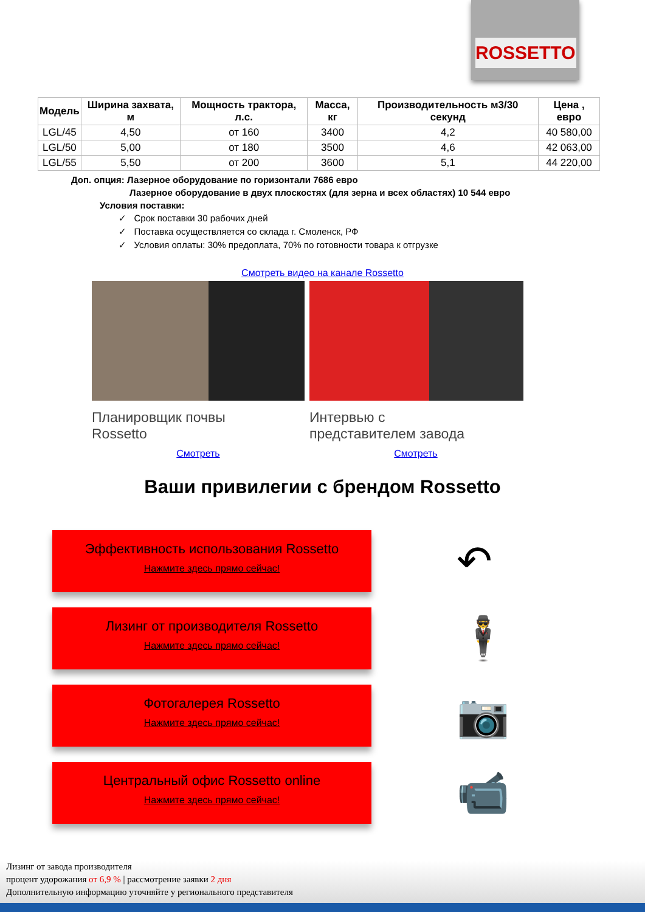ROSSETTO
| Модель | Ширина захвата, м | Мощность трактора, л.с. | Масса, кг | Производительность м3/30 секунд | Цена , евро |
| --- | --- | --- | --- | --- | --- |
| LGL/45 | 4,50 | от 160 | 3400 | 4,2 | 40 580,00 |
| LGL/50 | 5,00 | от 180 | 3500 | 4,6 | 42 063,00 |
| LGL/55 | 5,50 | от 200 | 3600 | 5,1 | 44 220,00 |
Доп. опция: Лазерное оборудование по горизонтали 7686 евро
Лазерное оборудование в двух плоскостях (для зерна и всех областях) 10 544 евро
Условия поставки:
✓ Срок поставки 30 рабочих дней
✓ Поставка осуществляется со склада г. Смоленск, РФ
✓ Условия оплаты: 30% предоплата, 70% по готовности товара к отгрузке
Смотреть видео на канале Rossetto
Планировщик почвы
Rossetto
Смотреть
Интервью с
представителем завода
Смотреть
Ваши привилегии с брендом Rossetto
Эффективность использования Rossetto
Нажмите здесь прямо сейчас!
↶
Лизинг от производителя Rossetto
Нажмите здесь прямо сейчас!
🕴
Фотогалерея Rossetto
Нажмите здесь прямо сейчас!
📷
Центральный офис Rossetto online
Нажмите здесь прямо сейчас!
📹
Лизинг от завода производителя
процент удорожания от 6,9 % | рассмотрение заявки 2 дня
Дополнительную информацию уточняйте у регионального представителя